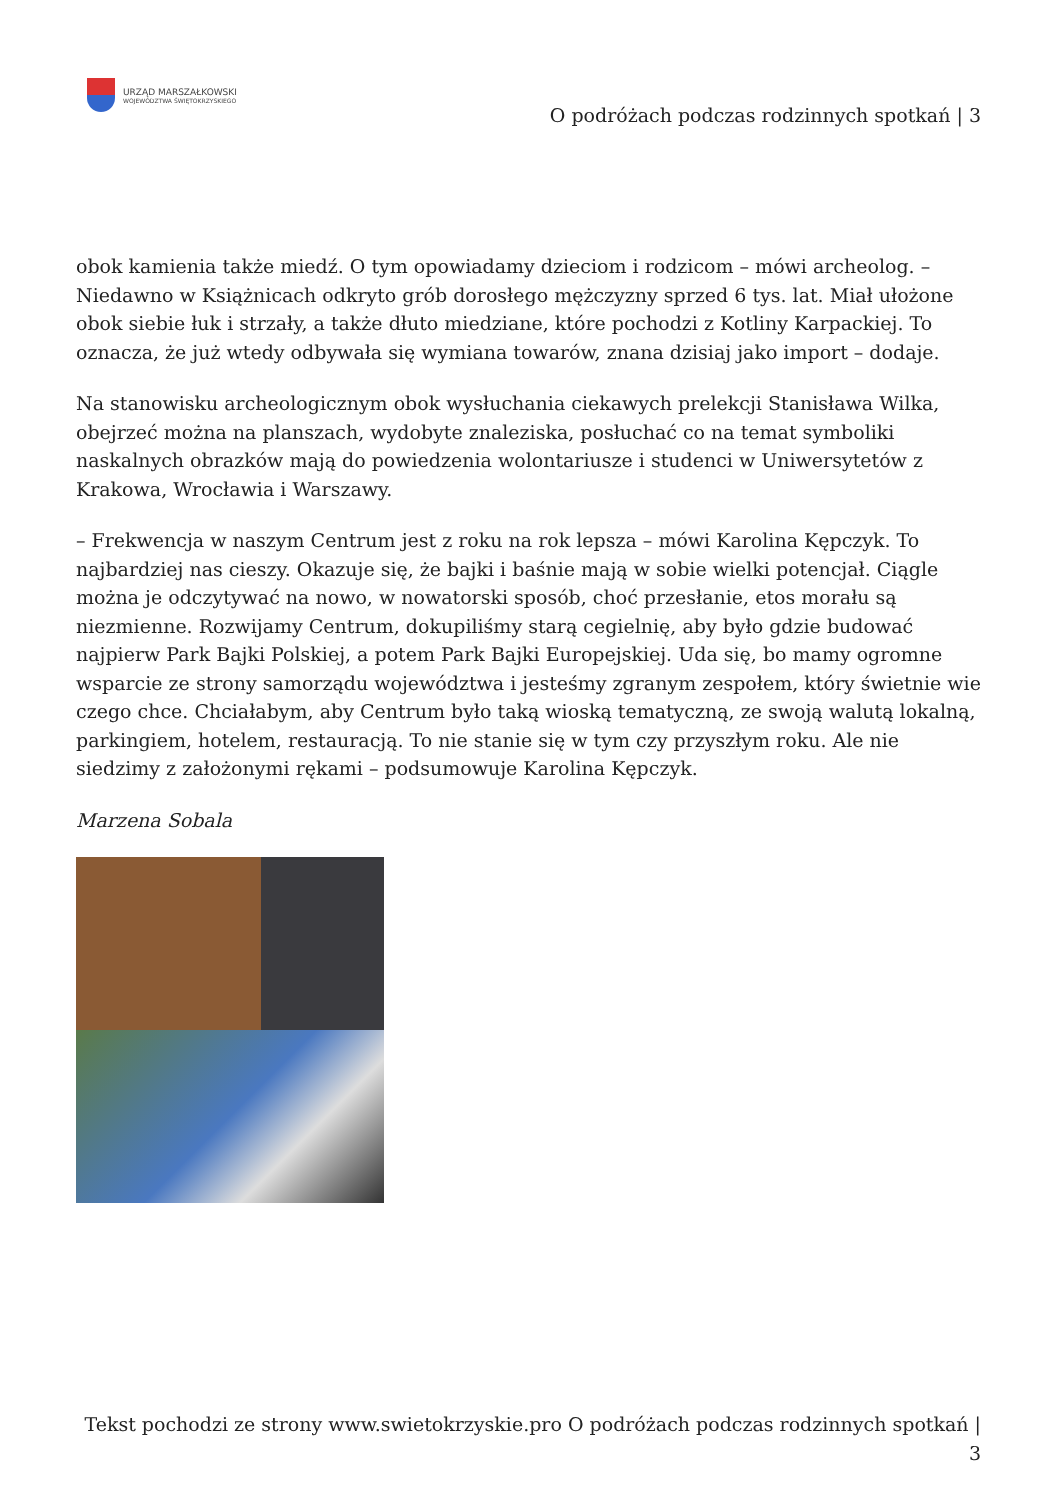URZĄD MARSZAŁKOWSKI
WOJEWÓDZTWA ŚWIĘTOKRZYSKIEGO
O podróżach podczas rodzinnych spotkań | 3
obok kamienia także miedź. O tym opowiadamy dzieciom i rodzicom – mówi archeolog. – Niedawno w Książnicach odkryto grób dorosłego mężczyzny sprzed 6 tys. lat. Miał ułożone obok siebie łuk i strzały, a także dłuto miedziane, które pochodzi z Kotliny Karpackiej. To oznacza, że już wtedy odbywała się wymiana towarów, znana dzisiaj jako import – dodaje.
Na stanowisku archeologicznym obok wysłuchania ciekawych prelekcji Stanisława Wilka, obejrzeć można na planszach, wydobyte znaleziska, posłuchać co na temat symboliki naskalnych obrazków mają do powiedzenia wolontariusze i studenci w Uniwersytetów z Krakowa, Wrocławia i Warszawy.
– Frekwencja w naszym Centrum jest z roku na rok lepsza – mówi Karolina Kępczyk. To najbardziej nas cieszy. Okazuje się, że bajki i baśnie mają w sobie wielki potencjał. Ciągle można je odczytywać na nowo, w nowatorski sposób, choć przesłanie, etos morału są niezmienne. Rozwijamy Centrum, dokupiliśmy starą cegielnię, aby było gdzie budować najpierw Park Bajki Polskiej, a potem Park Bajki Europejskiej. Uda się, bo mamy ogromne wsparcie ze strony samorządu województwa i jesteśmy zgranym zespołem, który świetnie wie czego chce. Chciałabym, aby Centrum było taką wioską tematyczną, ze swoją walutą lokalną, parkingiem, hotelem, restauracją. To nie stanie się w tym czy przyszłym roku. Ale nie siedzimy z założonymi rękami – podsumowuje Karolina Kępczyk.
Marzena Sobala
Tekst pochodzi ze strony www.swietokrzyskie.pro O podróżach podczas rodzinnych spotkań | 3